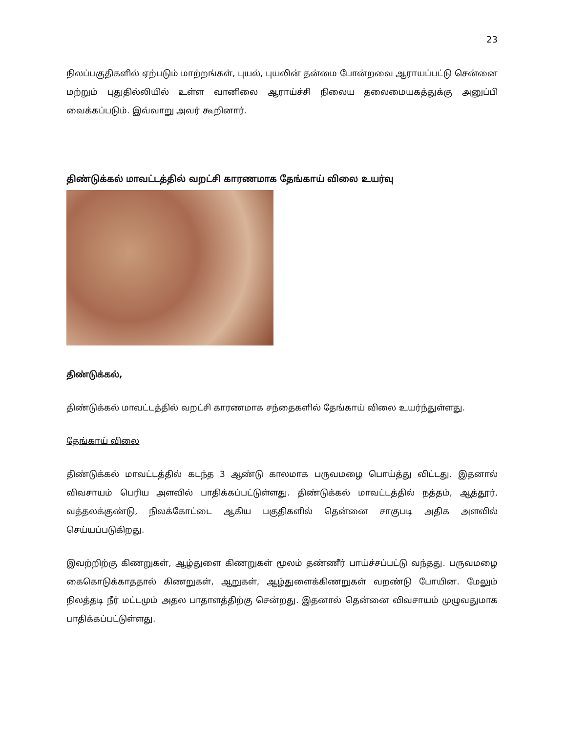23
நிலப்பகுதிகளில் ஏற்படும் மாற்றங்கள், புயல், புயலின் தன்மை போன்றவை ஆராயப்பட்டு சென்னை மற்றும் புதுதில்லியில் உள்ள வானிலை ஆராய்ச்சி நிலைய தலைமையகத்துக்கு அனுப்பி வைக்கப்படும். இவ்வாறு அவர் கூறினார்.
திண்டுக்கல் மாவட்டத்தில் வறட்சி காரணமாக தேங்காய் விலை உயர்வு
திண்டுக்கல்,
திண்டுக்கல் மாவட்டத்தில் வறட்சி காரணமாக சந்தைகளில் தேங்காய் விலை உயர்ந்துள்ளது.
தேங்காய் விலை
திண்டுக்கல் மாவட்டத்தில் கடந்த 3 ஆண்டு காலமாக பருவமழை பொய்த்து விட்டது. இதனால் விவசாயம் பெரிய அளவில் பாதிக்கப்பட்டுள்ளது. திண்டுக்கல் மாவட்டத்தில் நத்தம், ஆத்தூர், வத்தலக்குண்டு, நிலக்கோட்டை ஆகிய பகுதிகளில் தென்னை சாகுபடி அதிக அளவில் செய்யப்படுகிறது.
இவற்றிற்கு கிணறுகள், ஆழ்துளை கிணறுகள் மூலம் தண்ணீர் பாய்ச்சப்பட்டு வந்தது. பருவமழை கைகொடுக்காததால் கிணறுகள், ஆறுகள், ஆழ்துளைக்கிணறுகள் வறண்டு போயின. மேலும் நிலத்தடி நீர் மட்டமும் அதல பாதாளத்திற்கு சென்றது. இதனால் தென்னை விவசாயம் முழுவதுமாக பாதிக்கப்பட்டுள்ளது.